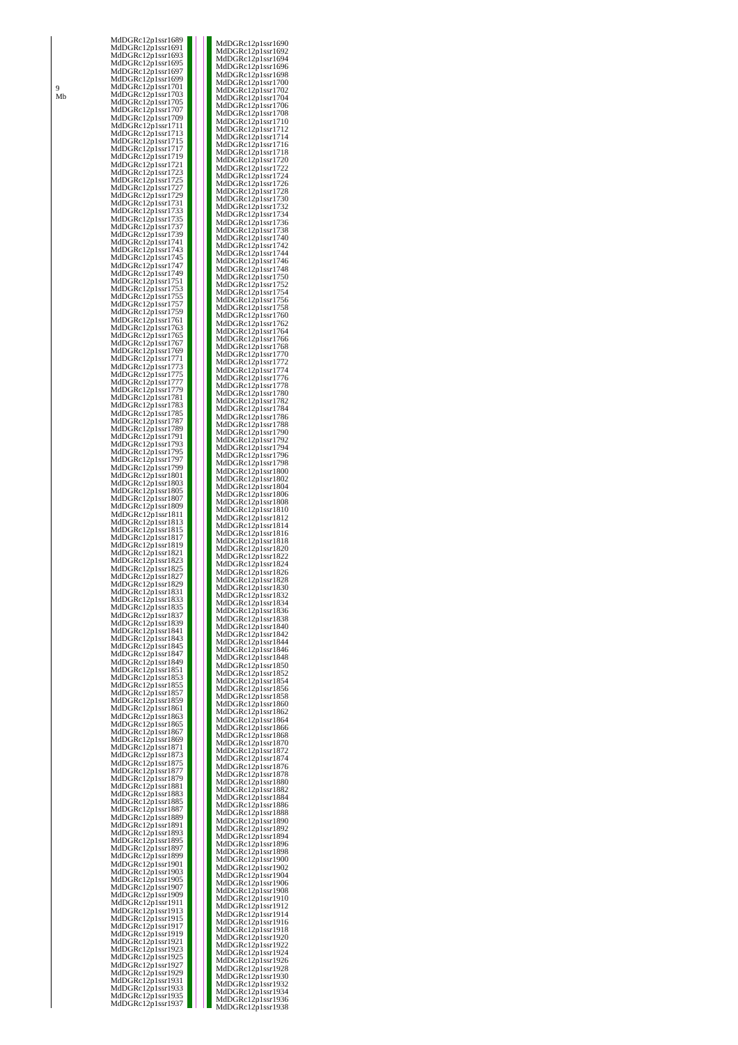9 Mb
MdDGRc12p1ssr1689
MdDGRc12p1ssr1691
MdDGRc12p1ssr1693
MdDGRc12p1ssr1695
MdDGRc12p1ssr1697
MdDGRc12p1ssr1699
MdDGRc12p1ssr1701
MdDGRc12p1ssr1703
MdDGRc12p1ssr1705
MdDGRc12p1ssr1707
MdDGRc12p1ssr1709
MdDGRc12p1ssr1711
MdDGRc12p1ssr1713
MdDGRc12p1ssr1715
MdDGRc12p1ssr1717
MdDGRc12p1ssr1719
MdDGRc12p1ssr1721
MdDGRc12p1ssr1723
MdDGRc12p1ssr1725
MdDGRc12p1ssr1727
MdDGRc12p1ssr1729
MdDGRc12p1ssr1731
MdDGRc12p1ssr1733
MdDGRc12p1ssr1735
MdDGRc12p1ssr1737
MdDGRc12p1ssr1739
MdDGRc12p1ssr1741
MdDGRc12p1ssr1743
MdDGRc12p1ssr1745
MdDGRc12p1ssr1747
MdDGRc12p1ssr1749
MdDGRc12p1ssr1751
MdDGRc12p1ssr1753
MdDGRc12p1ssr1755
MdDGRc12p1ssr1757
MdDGRc12p1ssr1759
MdDGRc12p1ssr1761
MdDGRc12p1ssr1763
MdDGRc12p1ssr1765
MdDGRc12p1ssr1767
MdDGRc12p1ssr1769
MdDGRc12p1ssr1771
MdDGRc12p1ssr1773
MdDGRc12p1ssr1775
MdDGRc12p1ssr1777
MdDGRc12p1ssr1779
MdDGRc12p1ssr1781
MdDGRc12p1ssr1783
MdDGRc12p1ssr1785
MdDGRc12p1ssr1787
MdDGRc12p1ssr1789
MdDGRc12p1ssr1791
MdDGRc12p1ssr1793
MdDGRc12p1ssr1795
MdDGRc12p1ssr1797
MdDGRc12p1ssr1799
MdDGRc12p1ssr1801
MdDGRc12p1ssr1803
MdDGRc12p1ssr1805
MdDGRc12p1ssr1807
MdDGRc12p1ssr1809
MdDGRc12p1ssr1811
MdDGRc12p1ssr1813
MdDGRc12p1ssr1815
MdDGRc12p1ssr1817
MdDGRc12p1ssr1819
MdDGRc12p1ssr1821
MdDGRc12p1ssr1823
MdDGRc12p1ssr1825
MdDGRc12p1ssr1827
MdDGRc12p1ssr1829
MdDGRc12p1ssr1831
MdDGRc12p1ssr1833
MdDGRc12p1ssr1835
MdDGRc12p1ssr1837
MdDGRc12p1ssr1839
MdDGRc12p1ssr1841
MdDGRc12p1ssr1843
MdDGRc12p1ssr1845
MdDGRc12p1ssr1847
MdDGRc12p1ssr1849
MdDGRc12p1ssr1851
MdDGRc12p1ssr1853
MdDGRc12p1ssr1855
MdDGRc12p1ssr1857
MdDGRc12p1ssr1859
MdDGRc12p1ssr1861
MdDGRc12p1ssr1863
MdDGRc12p1ssr1865
MdDGRc12p1ssr1867
MdDGRc12p1ssr1869
MdDGRc12p1ssr1871
MdDGRc12p1ssr1873
MdDGRc12p1ssr1875
MdDGRc12p1ssr1877
MdDGRc12p1ssr1879
MdDGRc12p1ssr1881
MdDGRc12p1ssr1883
MdDGRc12p1ssr1885
MdDGRc12p1ssr1887
MdDGRc12p1ssr1889
MdDGRc12p1ssr1891
MdDGRc12p1ssr1893
MdDGRc12p1ssr1895
MdDGRc12p1ssr1897
MdDGRc12p1ssr1899
MdDGRc12p1ssr1901
MdDGRc12p1ssr1903
MdDGRc12p1ssr1905
MdDGRc12p1ssr1907
MdDGRc12p1ssr1909
MdDGRc12p1ssr1911
MdDGRc12p1ssr1913
MdDGRc12p1ssr1915
MdDGRc12p1ssr1917
MdDGRc12p1ssr1919
MdDGRc12p1ssr1921
MdDGRc12p1ssr1923
MdDGRc12p1ssr1925
MdDGRc12p1ssr1927
MdDGRc12p1ssr1929
MdDGRc12p1ssr1931
MdDGRc12p1ssr1933
MdDGRc12p1ssr1935
MdDGRc12p1ssr1937
MdDGRc12p1ssr1690
MdDGRc12p1ssr1692
MdDGRc12p1ssr1694
MdDGRc12p1ssr1696
MdDGRc12p1ssr1698
MdDGRc12p1ssr1700
MdDGRc12p1ssr1702
MdDGRc12p1ssr1704
MdDGRc12p1ssr1706
MdDGRc12p1ssr1708
MdDGRc12p1ssr1710
MdDGRc12p1ssr1712
MdDGRc12p1ssr1714
MdDGRc12p1ssr1716
MdDGRc12p1ssr1718
MdDGRc12p1ssr1720
MdDGRc12p1ssr1722
MdDGRc12p1ssr1724
MdDGRc12p1ssr1726
MdDGRc12p1ssr1728
MdDGRc12p1ssr1730
MdDGRc12p1ssr1732
MdDGRc12p1ssr1734
MdDGRc12p1ssr1736
MdDGRc12p1ssr1738
MdDGRc12p1ssr1740
MdDGRc12p1ssr1742
MdDGRc12p1ssr1744
MdDGRc12p1ssr1746
MdDGRc12p1ssr1748
MdDGRc12p1ssr1750
MdDGRc12p1ssr1752
MdDGRc12p1ssr1754
MdDGRc12p1ssr1756
MdDGRc12p1ssr1758
MdDGRc12p1ssr1760
MdDGRc12p1ssr1762
MdDGRc12p1ssr1764
MdDGRc12p1ssr1766
MdDGRc12p1ssr1768
MdDGRc12p1ssr1770
MdDGRc12p1ssr1772
MdDGRc12p1ssr1774
MdDGRc12p1ssr1776
MdDGRc12p1ssr1778
MdDGRc12p1ssr1780
MdDGRc12p1ssr1782
MdDGRc12p1ssr1784
MdDGRc12p1ssr1786
MdDGRc12p1ssr1788
MdDGRc12p1ssr1790
MdDGRc12p1ssr1792
MdDGRc12p1ssr1794
MdDGRc12p1ssr1796
MdDGRc12p1ssr1798
MdDGRc12p1ssr1800
MdDGRc12p1ssr1802
MdDGRc12p1ssr1804
MdDGRc12p1ssr1806
MdDGRc12p1ssr1808
MdDGRc12p1ssr1810
MdDGRc12p1ssr1812
MdDGRc12p1ssr1814
MdDGRc12p1ssr1816
MdDGRc12p1ssr1818
MdDGRc12p1ssr1820
MdDGRc12p1ssr1822
MdDGRc12p1ssr1824
MdDGRc12p1ssr1826
MdDGRc12p1ssr1828
MdDGRc12p1ssr1830
MdDGRc12p1ssr1832
MdDGRc12p1ssr1834
MdDGRc12p1ssr1836
MdDGRc12p1ssr1838
MdDGRc12p1ssr1840
MdDGRc12p1ssr1842
MdDGRc12p1ssr1844
MdDGRc12p1ssr1846
MdDGRc12p1ssr1848
MdDGRc12p1ssr1850
MdDGRc12p1ssr1852
MdDGRc12p1ssr1854
MdDGRc12p1ssr1856
MdDGRc12p1ssr1858
MdDGRc12p1ssr1860
MdDGRc12p1ssr1862
MdDGRc12p1ssr1864
MdDGRc12p1ssr1866
MdDGRc12p1ssr1868
MdDGRc12p1ssr1870
MdDGRc12p1ssr1872
MdDGRc12p1ssr1874
MdDGRc12p1ssr1876
MdDGRc12p1ssr1878
MdDGRc12p1ssr1880
MdDGRc12p1ssr1882
MdDGRc12p1ssr1884
MdDGRc12p1ssr1886
MdDGRc12p1ssr1888
MdDGRc12p1ssr1890
MdDGRc12p1ssr1892
MdDGRc12p1ssr1894
MdDGRc12p1ssr1896
MdDGRc12p1ssr1898
MdDGRc12p1ssr1900
MdDGRc12p1ssr1902
MdDGRc12p1ssr1904
MdDGRc12p1ssr1906
MdDGRc12p1ssr1908
MdDGRc12p1ssr1910
MdDGRc12p1ssr1912
MdDGRc12p1ssr1914
MdDGRc12p1ssr1916
MdDGRc12p1ssr1918
MdDGRc12p1ssr1920
MdDGRc12p1ssr1922
MdDGRc12p1ssr1924
MdDGRc12p1ssr1926
MdDGRc12p1ssr1928
MdDGRc12p1ssr1930
MdDGRc12p1ssr1932
MdDGRc12p1ssr1934
MdDGRc12p1ssr1936
MdDGRc12p1ssr1938